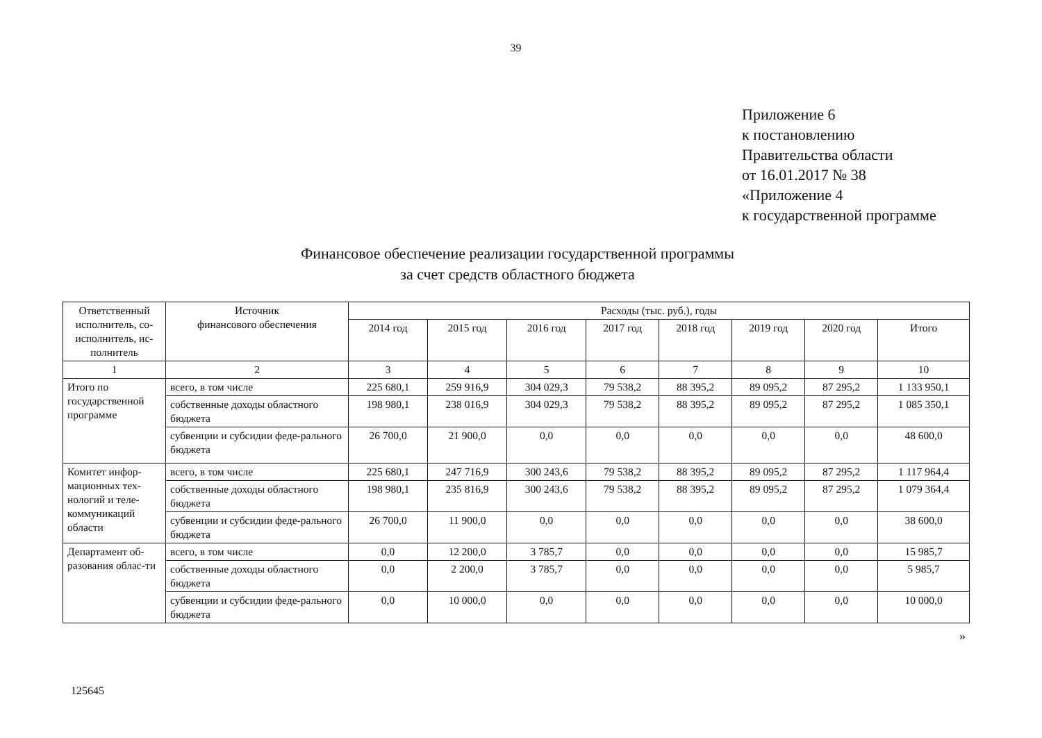39
Приложение 6
к постановлению
Правительства области
от 16.01.2017 № 38
«Приложение 4
к государственной программе
Финансовое обеспечение реализации государственной программы
за счет средств областного бюджета
| Ответственный исполнитель, со-исполнитель, ис-полнитель | Источник финансового обеспечения | Расходы (тыс. руб.), годы | | | | | | | |
| --- | --- | --- | --- | --- | --- | --- | --- | --- | --- |
| | | 2014 год | 2015 год | 2016 год | 2017 год | 2018 год | 2019 год | 2020 год | Итого |
| 1 | 2 | 3 | 4 | 5 | 6 | 7 | 8 | 9 | 10 |
| Итого по государственной программе | всего, в том числе | 225 680,1 | 259 916,9 | 304 029,3 | 79 538,2 | 88 395,2 | 89 095,2 | 87 295,2 | 1 133 950,1 |
| | собственные доходы областного бюджета | 198 980,1 | 238 016,9 | 304 029,3 | 79 538,2 | 88 395,2 | 89 095,2 | 87 295,2 | 1 085 350,1 |
| | субвенции и субсидии феде-рального бюджета | 26 700,0 | 21 900,0 | 0,0 | 0,0 | 0,0 | 0,0 | 0,0 | 48 600,0 |
| Комитет инфор-мационных тех-нологий и теле-коммуникаций области | всего, в том числе | 225 680,1 | 247 716,9 | 300 243,6 | 79 538,2 | 88 395,2 | 89 095,2 | 87 295,2 | 1 117 964,4 |
| | собственные доходы областного бюджета | 198 980,1 | 235 816,9 | 300 243,6 | 79 538,2 | 88 395,2 | 89 095,2 | 87 295,2 | 1 079 364,4 |
| | субвенции и субсидии феде-рального бюджета | 26 700,0 | 11 900,0 | 0,0 | 0,0 | 0,0 | 0,0 | 0,0 | 38 600,0 |
| Департамент об-разования облас-ти | всего, в том числе | 0,0 | 12 200,0 | 3 785,7 | 0,0 | 0,0 | 0,0 | 0,0 | 15 985,7 |
| | собственные доходы областного бюджета | 0,0 | 2 200,0 | 3 785,7 | 0,0 | 0,0 | 0,0 | 0,0 | 5 985,7 |
| | субвенции и субсидии феде-рального бюджета | 0,0 | 10 000,0 | 0,0 | 0,0 | 0,0 | 0,0 | 0,0 | 10 000,0 |
»
125645